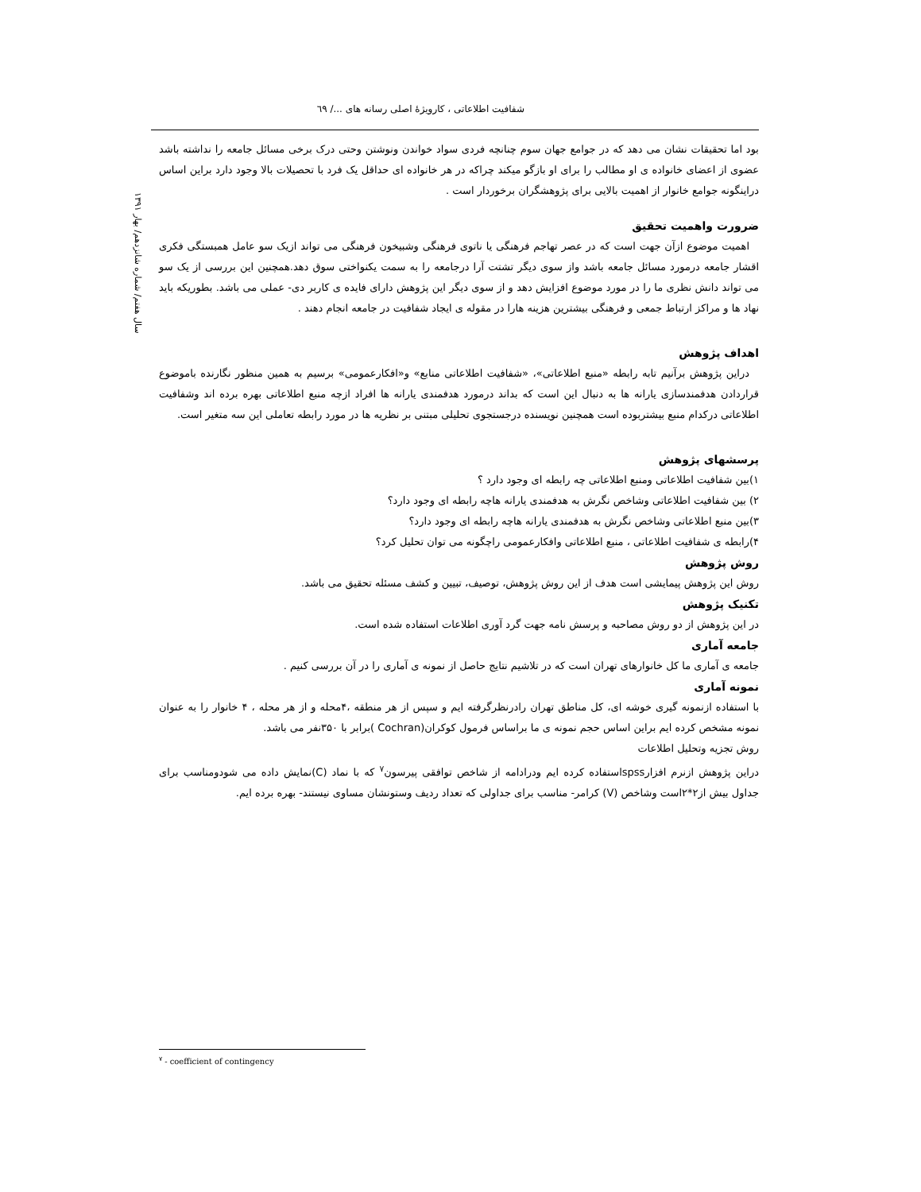شفافیت اطلاعاتی ، کارویژهٔ اصلی رسانه های .../ ٦٩
سال هفتم/ شماره شانزدهم/ بهار ۱۳۹۱
بود اما تحقیقات نشان می دهد که در جوامع جهان سوم چنانچه فردی سواد خواندن ونوشتن وحتی درک برخی مسائل جامعه را نداشته باشد عضوی از اعضای خانواده ی او مطالب را برای او بازگو میکند چراکه در هر خانواده ای حداقل یک فرد با تحصیلات بالا وجود دارد براین اساس دراینگونه جوامع خانوار از اهمیت بالایی برای پژوهشگران برخوردار است .
ضرورت واهمیت تحقیق
اهمیت موضوع ازآن جهت است که در عصر تهاجم فرهنگی یا ناتوی فرهنگی وشبیخون فرهنگی می تواند ازیک سو عامل همبستگی فکری اقشار جامعه درمورد مسائل جامعه باشد واز سوی دیگر تشتت آرا درجامعه را به سمت یکنواختی سوق دهد.همچنین این بررسی از یک سو می تواند دانش نظری ما را در مورد موضوع افزایش دهد و از سوی دیگر این پژوهش دارای فایده ی کاربر دی- عملی می باشد. بطوریکه باید نهاد ها و مراکز ارتباط جمعی و فرهنگی بیشترین هزینه هارا در مقوله ی ایجاد شفافیت در جامعه انجام دهند .
اهداف پژوهش
دراین پژوهش برآنیم تابه رابطه «منبع اطلاعاتی»، «شفافیت اطلاعاتی منابع» و«افکارعمومی» برسیم به همین منظور نگارنده باموضوع قراردادن هدفمندسازی یارانه ها به دنبال این است که بداند درمورد هدفمندی یارانه ها افراد ازچه منبع اطلاعاتی بهره برده اند وشفافیت اطلاعاتی درکدام منبع بیشتربوده است همچنین نویسنده درجستجوی تحلیلی مبتنی بر نظریه ها در مورد رابطه تعاملی این سه متغیر است.
پرسشهای پژوهش
۱)بین شفافیت اطلاعاتی ومنبع اطلاعاتی چه رابطه ای وجود دارد ؟
۲) بین شفافیت اطلاعاتی وشاخص نگرش به هدفمندی یارانه هاچه رابطه ای وجود دارد؟
۳)بین منبع اطلاعاتی وشاخص نگرش به هدفمندی یارانه هاچه رابطه ای وجود دارد؟
۴)رابطه ی شفافیت اطلاعاتی ، منبع اطلاعاتی وافکارعمومی راچگونه می توان تحلیل کرد؟
روش پژوهش
روش این پژوهش پیمایشی است هدف از این روش پژوهش، توصیف، تبیین و کشف مسئله تحقیق می باشد.
تکنیک پژوهش
در این پژوهش از دو روش مصاحبه و پرسش نامه جهت گرد آوری اطلاعات استفاده شده است.
جامعه آماری
جامعه ی آماری ما کل خانوارهای تهران است که در تلاشیم نتایج حاصل از نمونه ی آماری را در آن بررسی کنیم .
نمونه آماری
با استفاده ازنمونه گیری خوشه ای، کل مناطق تهران رادرنظرگرفته ایم و سپس از هر منطقه ،۴محله و از هر محله ، ۴ خانوار را به عنوان نمونه مشخص کرده ایم براین اساس حجم نمونه ی ما براساس فرمول کوکران(Cochran )برابر با ۳۵۰نفر می باشد.
روش تجزیه وتحلیل اطلاعات
دراین پژوهش ازنرم افزارspssاستفاده کرده ایم ودرادامه از شاخص توافقی پیرسون<sup>۷</sup> که با نماد (C)نمایش داده می شودومناسب برای جداول بیش از۲*۲است وشاخص (V) کرامر- مناسب برای جداولی که تعداد ردیف وستونشان مساوی نیستند- بهره برده ایم.
<sup>۷</sup> - coefficient of contingency